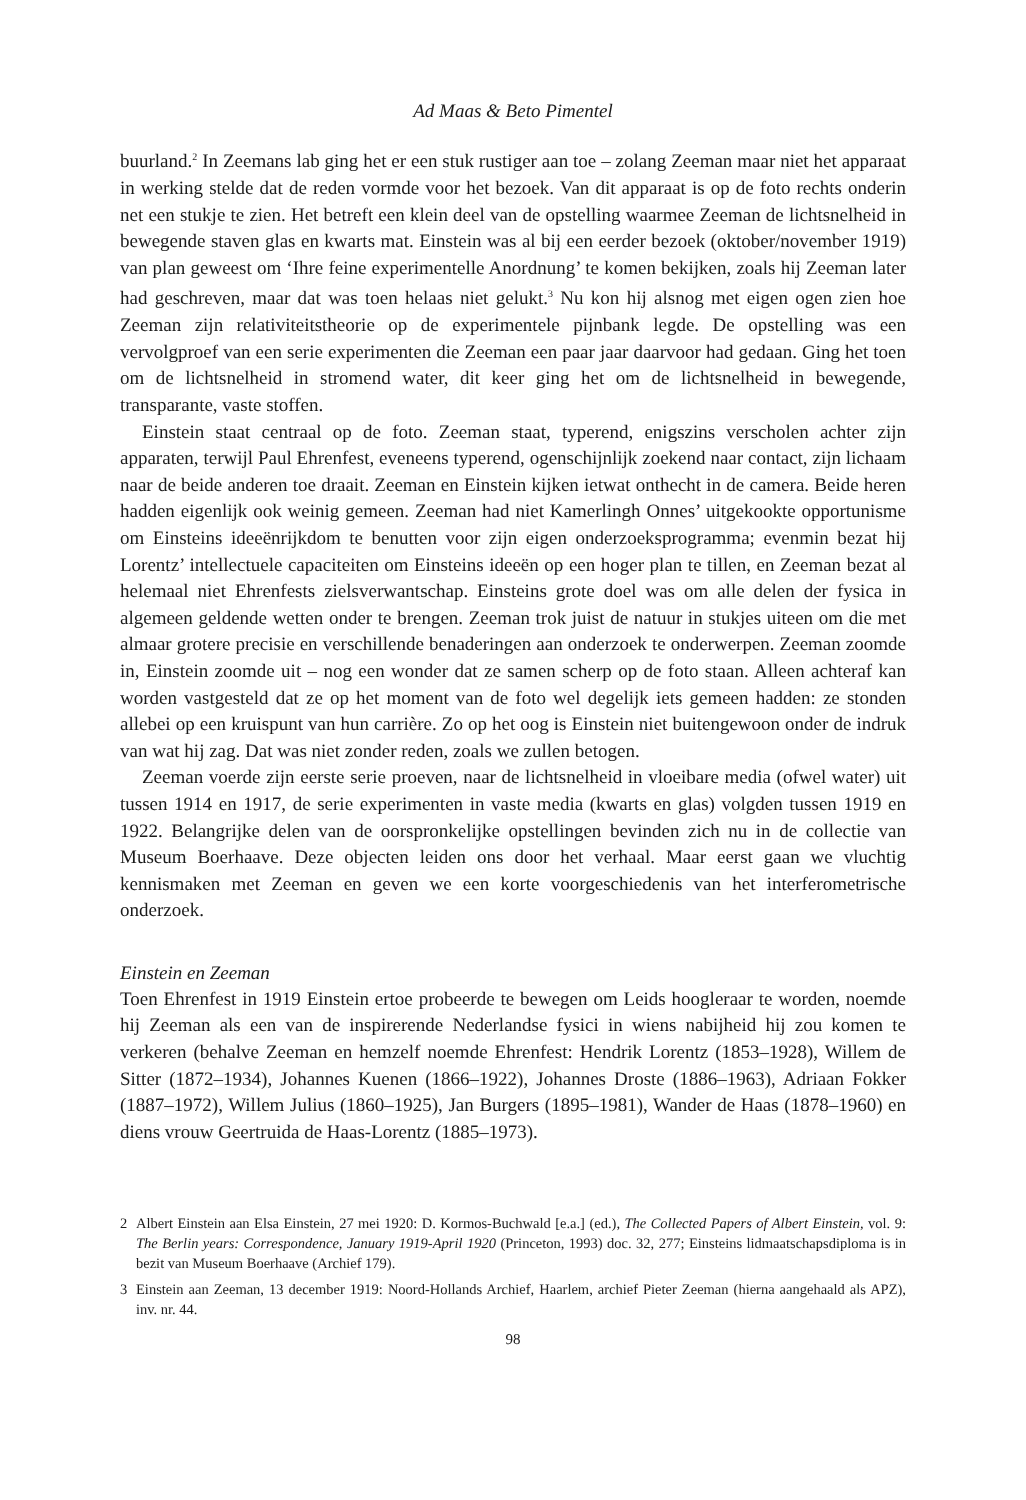Ad Maas & Beto Pimentel
buurland.<sup>2</sup> In Zeemans lab ging het er een stuk rustiger aan toe – zolang Zeeman maar niet het apparaat in werking stelde dat de reden vormde voor het bezoek. Van dit apparaat is op de foto rechts onderin net een stukje te zien. Het betreft een klein deel van de opstelling waarmee Zeeman de lichtsnelheid in bewegende staven glas en kwarts mat. Einstein was al bij een eerder bezoek (oktober/november 1919) van plan geweest om ‘Ihre feine experimentelle Anordnung’ te komen bekijken, zoals hij Zeeman later had geschreven, maar dat was toen helaas niet gelukt.<sup>3</sup> Nu kon hij alsnog met eigen ogen zien hoe Zeeman zijn relativiteitstheorie op de experimentele pijnbank legde. De opstelling was een vervolgproef van een serie experimenten die Zeeman een paar jaar daarvoor had gedaan. Ging het toen om de lichtsnelheid in stromend water, dit keer ging het om de lichtsnelheid in bewegende, transparante, vaste stoffen.
Einstein staat centraal op de foto. Zeeman staat, typerend, enigszins verscholen achter zijn apparaten, terwijl Paul Ehrenfest, eveneens typerend, ogenschijnlijk zoekend naar contact, zijn lichaam naar de beide anderen toe draait. Zeeman en Einstein kijken ietwat onthecht in de camera. Beide heren hadden eigenlijk ook weinig gemeen. Zeeman had niet Kamerlingh Onnes’ uitgekookte opportunisme om Einsteins ideeënrijkdom te benutten voor zijn eigen onderzoeksprogramma; evenmin bezat hij Lorentz’ intellectuele capaciteiten om Einsteins ideeën op een hoger plan te tillen, en Zeeman bezat al helemaal niet Ehrenfests zielsverwantschap. Einsteins grote doel was om alle delen der fysica in algemeen geldende wetten onder te brengen. Zeeman trok juist de natuur in stukjes uiteen om die met almaar grotere precisie en verschillende benaderingen aan onderzoek te onderwerpen. Zeeman zoomde in, Einstein zoomde uit – nog een wonder dat ze samen scherp op de foto staan. Alleen achteraf kan worden vastgesteld dat ze op het moment van de foto wel degelijk iets gemeen hadden: ze stonden allebei op een kruispunt van hun carrière. Zo op het oog is Einstein niet buitengewoon onder de indruk van wat hij zag. Dat was niet zonder reden, zoals we zullen betogen.
Zeeman voerde zijn eerste serie proeven, naar de lichtsnelheid in vloeibare media (ofwel water) uit tussen 1914 en 1917, de serie experimenten in vaste media (kwarts en glas) volgden tussen 1919 en 1922. Belangrijke delen van de oorspronkelijke opstellingen bevinden zich nu in de collectie van Museum Boerhaave. Deze objecten leiden ons door het verhaal. Maar eerst gaan we vluchtig kennismaken met Zeeman en geven we een korte voorgeschiedenis van het interferometrische onderzoek.
Einstein en Zeeman
Toen Ehrenfest in 1919 Einstein ertoe probeerde te bewegen om Leids hoogleraar te worden, noemde hij Zeeman als een van de inspirerende Nederlandse fysici in wiens nabijheid hij zou komen te verkeren (behalve Zeeman en hemzelf noemde Ehrenfest: Hendrik Lorentz (1853–1928), Willem de Sitter (1872–1934), Johannes Kuenen (1866–1922), Johannes Droste (1886–1963), Adriaan Fokker (1887–1972), Willem Julius (1860–1925), Jan Burgers (1895–1981), Wander de Haas (1878–1960) en diens vrouw Geertruida de Haas-Lorentz (1885–1973).
2 Albert Einstein aan Elsa Einstein, 27 mei 1920: D. Kormos-Buchwald [e.a.] (ed.), The Collected Papers of Albert Einstein, vol. 9: The Berlin years: Correspondence, January 1919-April 1920 (Princeton, 1993) doc. 32, 277; Einsteins lidmaatschapsdiploma is in bezit van Museum Boerhaave (Archief 179).
3 Einstein aan Zeeman, 13 december 1919: Noord-Hollands Archief, Haarlem, archief Pieter Zeeman (hierna aangehaald als APZ), inv. nr. 44.
98